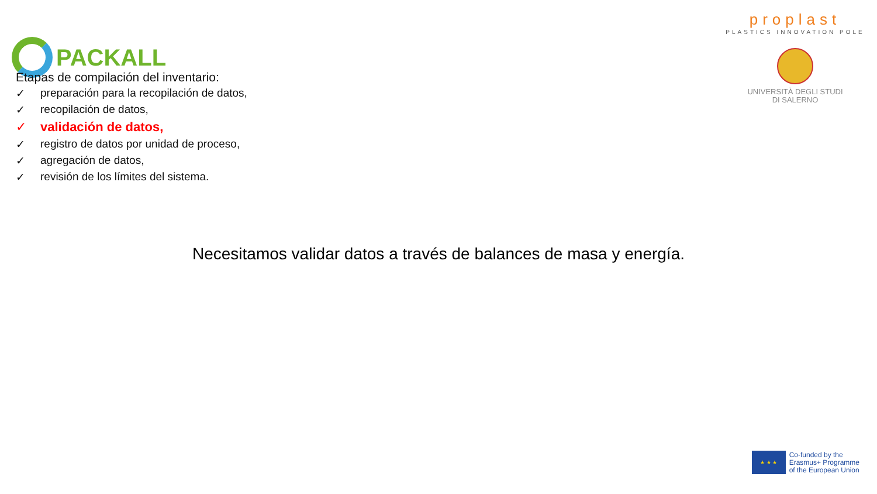PACKALL
proplast
PLASTICS INNOVATION POLE
UNIVERSITÀ DEGLI STUDI
DI SALERNO
Etapas de compilación del inventario:
✓ preparación para la recopilación de datos,
✓ recopilación de datos,
✓ validación de datos,
✓ registro de datos por unidad de proceso,
✓ agregación de datos,
✓ revisión de los límites del sistema.
Necesitamos validar datos a través de balances de masa y energía.
★ ★ ★
Co-funded by the
Erasmus+ Programme
of the European Union